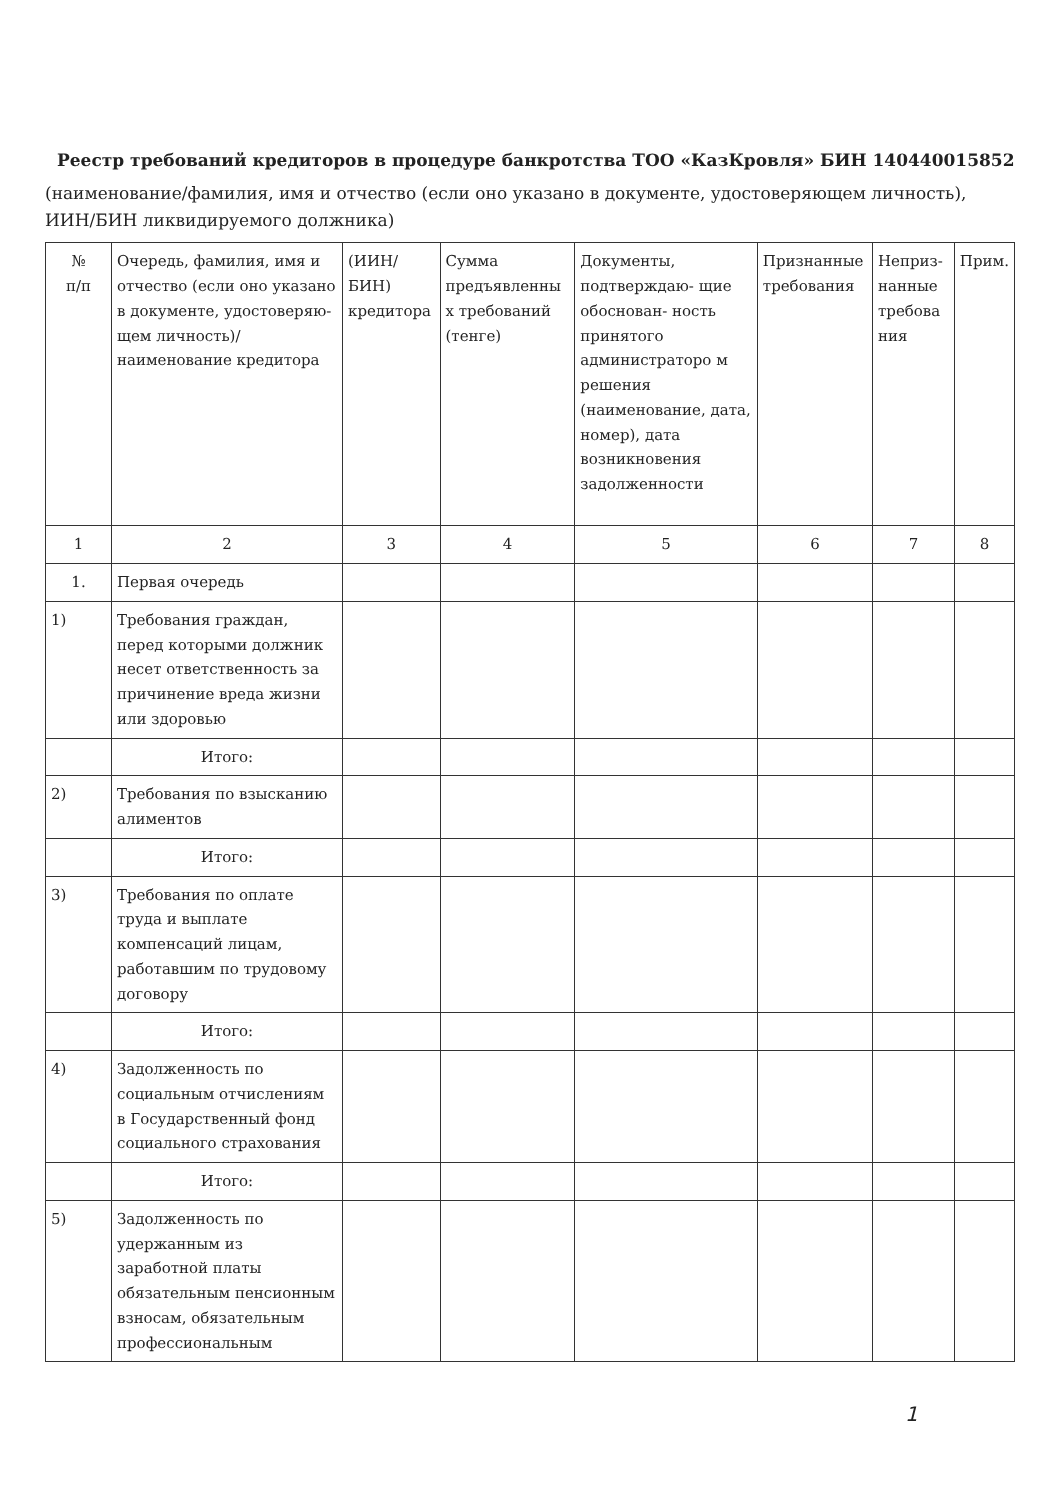Реестр требований кредиторов в процедуре банкротства ТОО «КазКровля» БИН 140440015852
(наименование/фамилия, имя и отчество (если оно указано в документе, удостоверяющем личность), ИИН/БИН ликвидируемого должника)
| № п/п | Очередь, фамилия, имя и отчество (если оно указано в документе, удостоверяю- щем личность)/ наименование кредитора | (ИИН/БИН) кредитора | Сумма предъявленны х требований (тенге) | Документы, подтверждаю- щие обоснован- ность принятого администраторо м решения (наименование, дата, номер), дата возникновения задолженности | Признанные требования | Неприз- нанные требова ния | Прим. |
| --- | --- | --- | --- | --- | --- | --- | --- |
| 1 | 2 | 3 | 4 | 5 | 6 | 7 | 8 |
| 1. | Первая очередь | | | | | | |
| 1) | Требования граждан, перед которыми должник несет ответственность за причинение вреда жизни или здоровью | | | | | | |
| | Итого: | | | | | | |
| 2) | Требования по взысканию алиментов | | | | | | |
| | Итого: | | | | | | |
| 3) | Требования по оплате труда и выплате компенсаций лицам, работавшим по трудовому договору | | | | | | |
| | Итого: | | | | | | |
| 4) | Задолженность по социальным отчислениям в Государственный фонд социального страхования | | | | | | |
| | Итого: | | | | | | |
| 5) | Задолженность по удержанным из заработной платы обязательным пенсионным взносам, обязательным профессиональным | | | | | | |
1